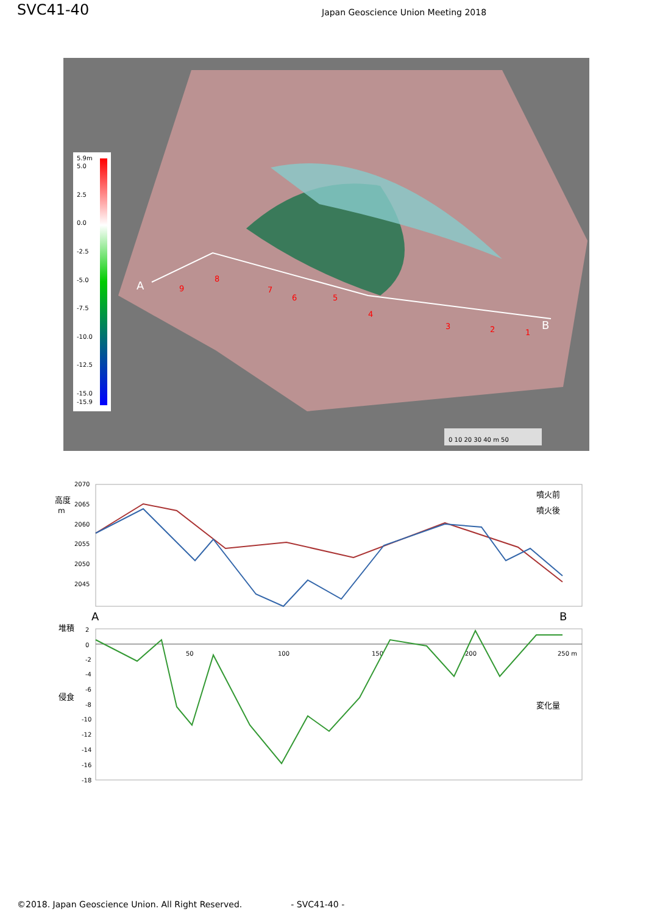SVC41-40
Japan Geoscience Union Meeting 2018
5.9m
5.0
2.5
0.0
-2.5
-5.0
-7.5
-10.0
-12.5
-15.0
-15.9
A
B
1
2
3
4
5
6
7
8
9
0 10 20 30 40 m 50
2070
2065
2060
2055
2050
2045
高度
m
噴火前
噴火後
A
B
堆積
侵食
2
0
-2
-4
-6
-8
-10
-12
-14
-16
-18
50
100
150
200
250 m
変化量
©2018. Japan Geoscience Union. All Right Reserved. - SVC41-40 -